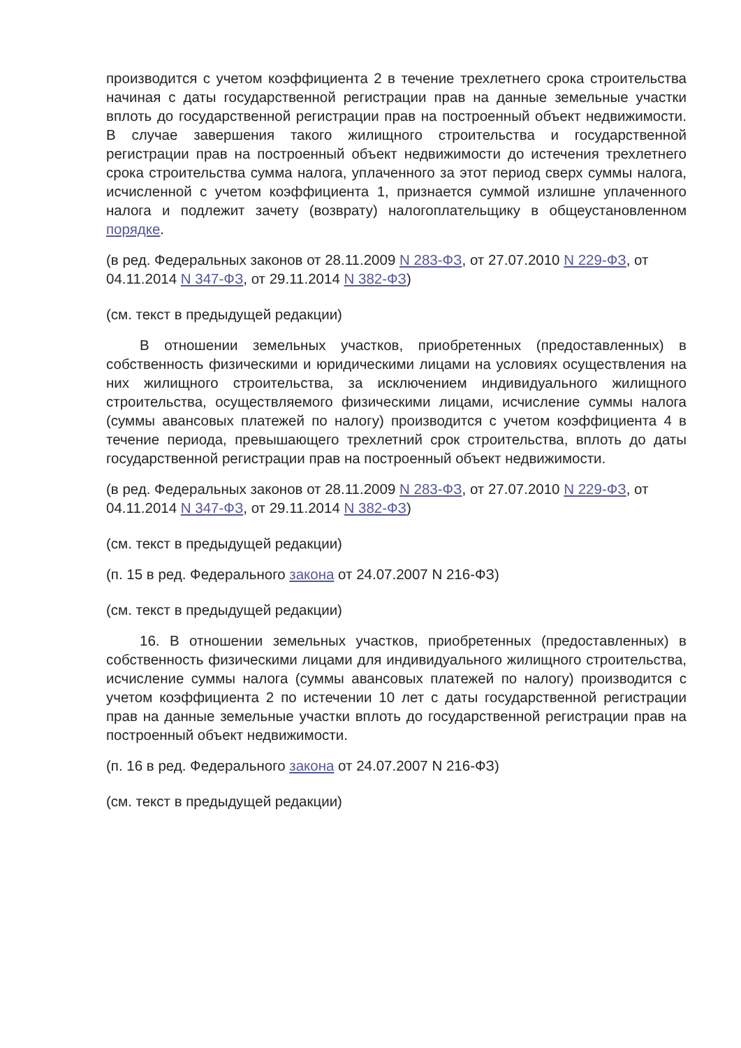производится с учетом коэффициента 2 в течение трехлетнего срока строительства начиная с даты государственной регистрации прав на данные земельные участки вплоть до государственной регистрации прав на построенный объект недвижимости. В случае завершения такого жилищного строительства и государственной регистрации прав на построенный объект недвижимости до истечения трехлетнего срока строительства сумма налога, уплаченного за этот период сверх суммы налога, исчисленной с учетом коэффициента 1, признается суммой излишне уплаченного налога и подлежит зачету (возврату) налогоплательщику в общеустановленном порядке.
(в ред. Федеральных законов от 28.11.2009 N 283-ФЗ, от 27.07.2010 N 229-ФЗ, от 04.11.2014 N 347-ФЗ, от 29.11.2014 N 382-ФЗ)
(см. текст в предыдущей редакции)
В отношении земельных участков, приобретенных (предоставленных) в собственность физическими и юридическими лицами на условиях осуществления на них жилищного строительства, за исключением индивидуального жилищного строительства, осуществляемого физическими лицами, исчисление суммы налога (суммы авансовых платежей по налогу) производится с учетом коэффициента 4 в течение периода, превышающего трехлетний срок строительства, вплоть до даты государственной регистрации прав на построенный объект недвижимости.
(в ред. Федеральных законов от 28.11.2009 N 283-ФЗ, от 27.07.2010 N 229-ФЗ, от 04.11.2014 N 347-ФЗ, от 29.11.2014 N 382-ФЗ)
(см. текст в предыдущей редакции)
(п. 15 в ред. Федерального закона от 24.07.2007 N 216-ФЗ)
(см. текст в предыдущей редакции)
16. В отношении земельных участков, приобретенных (предоставленных) в собственность физическими лицами для индивидуального жилищного строительства, исчисление суммы налога (суммы авансовых платежей по налогу) производится с учетом коэффициента 2 по истечении 10 лет с даты государственной регистрации прав на данные земельные участки вплоть до государственной регистрации прав на построенный объект недвижимости.
(п. 16 в ред. Федерального закона от 24.07.2007 N 216-ФЗ)
(см. текст в предыдущей редакции)